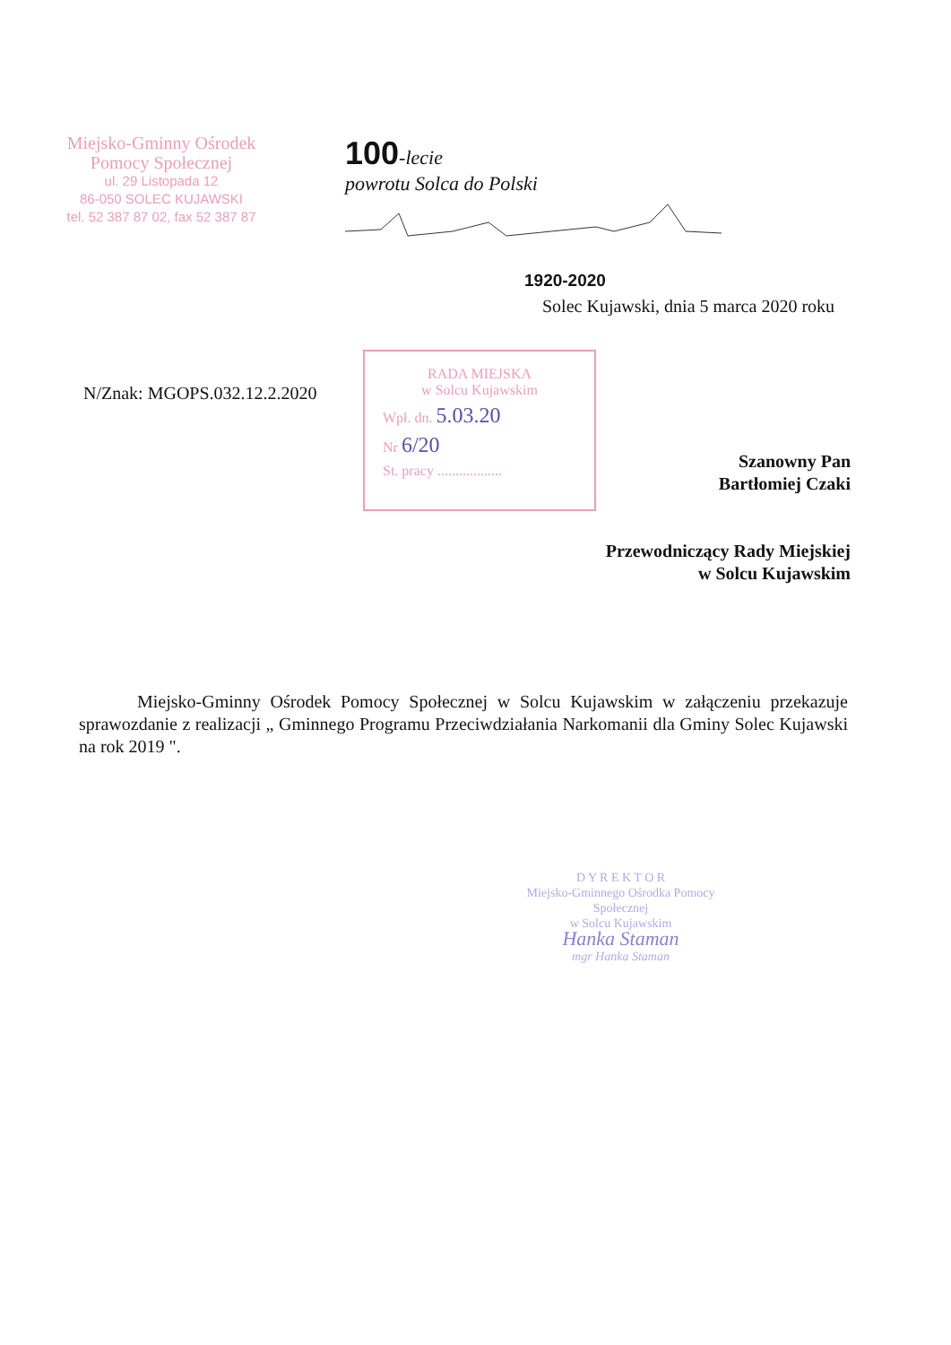Miejsko-Gminny Ośrodek
Pomocy Społecznej
ul. 29 Listopada 12
86-050 SOLEC KUJAWSKI
tel. 52 387 87 02, fax 52 387 87
100-lecie
powrotu Solca do Polski
1920-2020
Solec Kujawski, dnia 5 marca 2020 roku
N/Znak: MGOPS.032.12.2.2020
RADA MIEJSKA
w Solcu Kujawskim
Wpł. dn. 5.03.20
Nr 6/20
St. pracy ..................
Szanowny Pan
Bartłomiej Czaki
Przewodniczący Rady Miejskiej
w Solcu Kujawskim
Miejsko-Gminny Ośrodek Pomocy Społecznej w Solcu Kujawskim w załączeniu przekazuje sprawozdanie z realizacji „ Gminnego Programu Przeciwdziałania Narkomanii dla Gminy Solec Kujawski na rok 2019 ".
D Y R E K T O R
Miejsko-Gminnego Ośrodka Pomocy Społecznej
w Solcu Kujawskim
Hanka Staman
mgr Hanka Staman